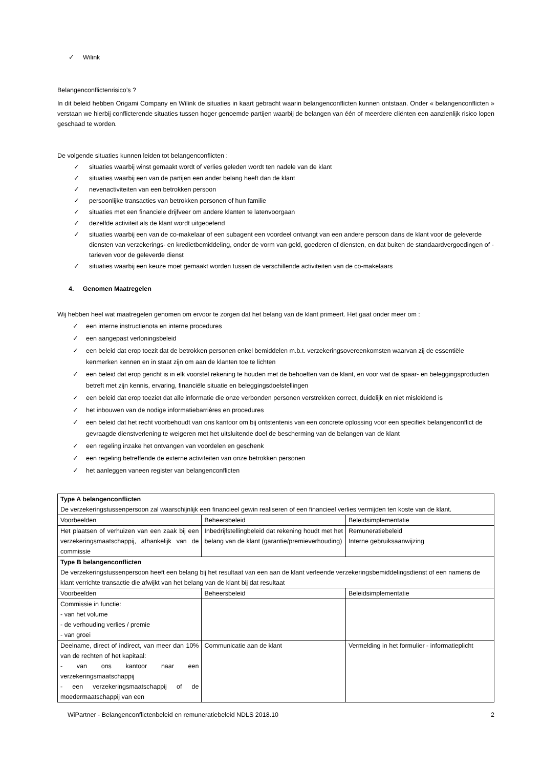✓ Wilink
Belangenconflictenrisico’s ?
In dit beleid hebben Origami Company en Wilink de situaties in kaart gebracht waarin belangenconflicten kunnen ontstaan. Onder « belangenconflicten » verstaan we hierbij conflicterende situaties tussen hoger genoemde partijen waarbij de belangen van één of meerdere cliënten een aanzienlijk risico lopen geschaad te worden.
De volgende situaties kunnen leiden tot belangenconflicten :
✓ situaties waarbij winst gemaakt wordt of verlies geleden wordt ten nadele van de klant
✓ situaties waarbij een van de partijen een ander belang heeft dan de klant
✓ nevenactiviteiten van een betrokken persoon
✓ persoonlijke transacties van betrokken personen of hun familie
✓ situaties met een financiele drijfveer om andere klanten te latenvoorgaan
✓ dezelfde activiteit als de klant wordt uitgeoefend
✓ situaties waarbij een van de co-makelaar of een subagent een voordeel ontvangt van een andere persoon dans de klant voor de geleverde diensten van verzekerings- en kredietbemiddeling, onder de vorm van geld, goederen of diensten, en dat buiten de standaardvergoedingen of -tarieven voor de geleverde dienst
✓ situaties waarbij een keuze moet gemaakt worden tussen de verschillende activiteiten van de co-makelaars
4. Genomen Maatregelen
Wij hebben heel wat maatregelen genomen om ervoor te zorgen dat het belang van de klant primeert. Het gaat onder meer om :
✓ een interne instructienota en interne procedures
✓ een aangepast verloningsbeleid
✓ een beleid dat erop toezit dat de betrokken personen enkel bemiddelen m.b.t. verzekeringsovereenkomsten waarvan zij de essentiële kenmerken kennen en in staat zijn om aan de klanten toe te lichten
✓ een beleid dat erop gericht is in elk voorstel rekening te houden met de behoeften van de klant, en voor wat de spaar- en beleggingsproducten betreft met zijn kennis, ervaring, financiële situatie en beleggingsdoelstellingen
✓ een beleid dat erop toeziet dat alle informatie die onze verbonden personen verstrekken correct, duidelijk en niet misleidend is
✓ het inbouwen van de nodige informatiebarrières en procedures
✓ een beleid dat het recht voorbehoudt van ons kantoor om bij ontstentenis van een concrete oplossing voor een specifiek belangenconflict de gevraagde dienstverlening te weigeren met het uitsluitende doel de bescherming van de belangen van de klant
✓ een regeling inzake het ontvangen van voordelen en geschenk
✓ een regeling betreffende de externe activiteiten van onze betrokken personen
✓ het aanleggen vaneen register van belangenconflicten
| Type A belangenconflicten De verzekeringstussenpersoon zal waarschijnlijk een financieel gewin realiseren of een financieel verlies vermijden ten koste van de klant. | | |
| Voorbeelden | Beheersbeleid | Beleidsimplementatie |
| Het plaatsen of verhuizen van een zaak bij een verzekeringsmaatschappij, afhankelijk van de commissie | Inbedrijfstellingbeleid dat rekening houdt met het belang van de klant (garantie/premieverhouding) | Remuneratiebeleid Interne gebruiksaanwijzing |
| Type B belangenconflicten De verzekeringstussenpersoon heeft een belang bij het resultaat van een aan de klant verleende verzekeringsbemiddelingsdienst of een namens de klant verrichte transactie die afwijkt van het belang van de klant bij dat resultaat | | |
| Voorbeelden | Beheersbeleid | Beleidsimplementatie |
| Commissie in functie: - van het volume - de verhouding verlies / premie - van groei | | |
| Deelname, direct of indirect, van meer dan 10% van de rechten of het kapitaal: - van ons kantoor naar een verzekeringsmaatschappij - een verzekeringsmaatschappij of de moedermaatschappij van een | Communicatie aan de klant | Vermelding in het formulier - informatieplicht |
WiPartner - Belangenconflictenbeleid en remuneratiebeleid NDLS 2018.10 2